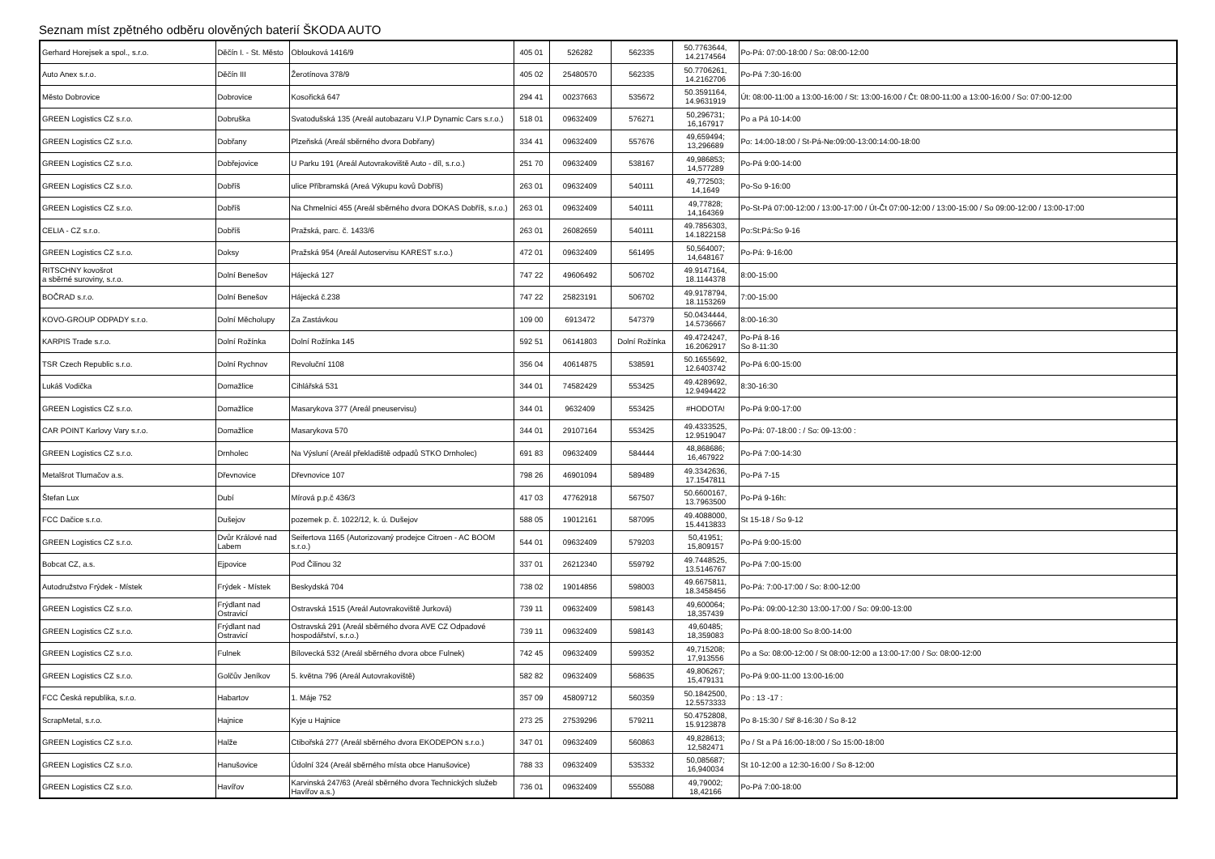Seznam míst zpětného odběru olověných baterií ŠKODA AUTO
| Gerhard Horejsek a spol., s.r.o. | Děčín I. - St. Město | Oblouková 1416/9 | 405 01 | 526282 | 562335 | 50.7763644, 14.2174564 | Po-Pá: 07:00-18:00 / So: 08:00-12:00 |
| Auto Anex s.r.o. | Děčín III | Žerotínova 378/9 | 405 02 | 25480570 | 562335 | 50.7706261, 14.2162706 | Po-Pá 7:30-16:00 |
| Město Dobrovice | Dobrovice | Kosořická 647 | 294 41 | 00237663 | 535672 | 50.3591164, 14.9631919 | Út: 08:00-11:00 a 13:00-16:00 / St: 13:00-16:00 / Čt: 08:00-11:00 a 13:00-16:00 / So: 07:00-12:00 |
| GREEN Logistics CZ s.r.o. | Dobruška | Svatodušská 135 (Areál autobazaru V.I.P Dynamic Cars s.r.o.) | 518 01 | 09632409 | 576271 | 50,296731; 16,167917 | Po a Pá 10-14:00 |
| GREEN Logistics CZ s.r.o. | Dobřany | Plzeňská (Areál sběrného dvora Dobřany) | 334 41 | 09632409 | 557676 | 49,659494; 13,296689 | Po: 14:00-18:00 / St-Pá-Ne:09:00-13:00:14:00-18:00 |
| GREEN Logistics CZ s.r.o. | Dobřejovice | U Parku 191 (Areál Autovrakoviště Auto - díl, s.r.o.) | 251 70 | 09632409 | 538167 | 49,986853; 14,577289 | Po-Pá 9:00-14:00 |
| GREEN Logistics CZ s.r.o. | Dobříš | ulice Příbramská (Areá Výkupu kovů Dobříš) | 263 01 | 09632409 | 540111 | 49,772503; 14,1649 | Po-So 9-16:00 |
| GREEN Logistics CZ s.r.o. | Dobříš | Na Chmelnici 455 (Areál sběrného dvora DOKAS Dobříš, s.r.o.) | 263 01 | 09632409 | 540111 | 49,77828; 14,164369 | Po-St-Pá 07:00-12:00 / 13:00-17:00 / Út-Čt 07:00-12:00 / 13:00-15:00 / So 09:00-12:00 / 13:00-17:00 |
| CELIA - CZ s.r.o. | Dobříš | Pražská, parc. č. 1433/6 | 263 01 | 26082659 | 540111 | 49.7856303, 14.1822158 | Po:St:Pá:So 9-16 |
| GREEN Logistics CZ s.r.o. | Doksy | Pražská 954 (Areál Autoservisu KAREST s.r.o.) | 472 01 | 09632409 | 561495 | 50,564007; 14,648167 | Po-Pá: 9-16:00 |
| RITSCHNY kovošrot a sběrné suroviny, s.r.o. | Dolní Benešov | Hájecká 127 | 747 22 | 49606492 | 506702 | 49.9147164, 18.1144378 | 8:00-15:00 |
| BOČRAD s.r.o. | Dolní Benešov | Hájecká č.238 | 747 22 | 25823191 | 506702 | 49.9178794, 18.1153269 | 7:00-15:00 |
| KOVO-GROUP ODPADY s.r.o. | Dolní Měcholupy | Za Zastávkou | 109 00 | 6913472 | 547379 | 50.0434444, 14.5736667 | 8:00-16:30 |
| KARPIS Trade s.r.o. | Dolní Rožínka | Dolní Rožínka 145 | 592 51 | 06141803 | Dolní Rožínka | 49.4724247, 16.2062917 | Po-Pá 8-16 So 8-11:30 |
| TSR Czech Republic s.r.o. | Dolní Rychnov | Revoluční 1108 | 356 04 | 40614875 | 538591 | 50.1655692, 12.6403742 | Po-Pá 6:00-15:00 |
| Lukáš Vodička | Domažlice | Cihlářská 531 | 344 01 | 74582429 | 553425 | 49.4289692, 12.9494422 | 8:30-16:30 |
| GREEN Logistics CZ s.r.o. | Domažlice | Masarykova 377 (Areál pneuservisu) | 344 01 | 9632409 | 553425 | #HODOTA! | Po-Pá 9:00-17:00 |
| CAR POINT Karlovy Vary s.r.o. | Domažlice | Masarykova 570 | 344 01 | 29107164 | 553425 | 49.4333525, 12.9519047 | Po-Pá: 07-18:00 : / So: 09-13:00 : |
| GREEN Logistics CZ s.r.o. | Drnholec | Na Výsluní (Areál překladiště odpadů STKO Drnholec) | 691 83 | 09632409 | 584444 | 48,868686; 16,467922 | Po-Pá 7:00-14:30 |
| Metalšrot Tlumačov a.s. | Dřevnovice | Dřevnovice 107 | 798 26 | 46901094 | 589489 | 49.3342636, 17.1547811 | Po-Pá 7-15 |
| Štefan Lux | Dubí | Mírová p.p.č 436/3 | 417 03 | 47762918 | 567507 | 50.6600167, 13.7963500 | Po-Pá 9-16h: |
| FCC Dačice s.r.o. | Dušejov | pozemek p. č. 1022/12, k. ú. Dušejov | 588 05 | 19012161 | 587095 | 49.4088000, 15.4413833 | St 15-18 / So 9-12 |
| GREEN Logistics CZ s.r.o. | Dvůr Králové nad Labem | Seifertova 1165 (Autorizovaný prodejce Citroen - AC BOOM s.r.o.) | 544 01 | 09632409 | 579203 | 50,41951; 15,809157 | Po-Pá 9:00-15:00 |
| Bobcat CZ, a.s. | Ejpovice | Pod Čilinou 32 | 337 01 | 26212340 | 559792 | 49.7448525, 13.5146767 | Po-Pá 7:00-15:00 |
| Autodružstvo Frýdek - Místek | Frýdek - Místek | Beskydská 704 | 738 02 | 19014856 | 598003 | 49.6675811, 18.3458456 | Po-Pá: 7:00-17:00 / So: 8:00-12:00 |
| GREEN Logistics CZ s.r.o. | Frýdlant nad Ostravicí | Ostravská 1515 (Areál Autovrakoviště Jurková) | 739 11 | 09632409 | 598143 | 49,600064; 18,357439 | Po-Pá: 09:00-12:30 13:00-17:00 / So: 09:00-13:00 |
| GREEN Logistics CZ s.r.o. | Frýdlant nad Ostravicí | Ostravská 291 (Areál sběrného dvora AVE CZ Odpadové hospodářství, s.r.o.) | 739 11 | 09632409 | 598143 | 49,60485; 18,359083 | Po-Pá 8:00-18:00 So 8:00-14:00 |
| GREEN Logistics CZ s.r.o. | Fulnek | Bílovecká 532 (Areál sběrného dvora obce Fulnek) | 742 45 | 09632409 | 599352 | 49,715208; 17,913556 | Po a So: 08:00-12:00 / St 08:00-12:00 a 13:00-17:00 / So: 08:00-12:00 |
| GREEN Logistics CZ s.r.o. | Golčův Jeníkov | 5. května 796 (Areál Autovrakoviště) | 582 82 | 09632409 | 568635 | 49,806267; 15,479131 | Po-Pá 9:00-11:00 13:00-16:00 |
| FCC Česká republika, s.r.o. | Habartov | 1. Máje 752 | 357 09 | 45809712 | 560359 | 50.1842500, 12.5573333 | Po : 13 -17 : |
| ScrapMetal, s.r.o. | Hajnice | Kyje u Hajnice | 273 25 | 27539296 | 579211 | 50.4752808, 15.9123878 | Po 8-15:30 / Stř 8-16:30 / So 8-12 |
| GREEN Logistics CZ s.r.o. | Halže | Ctibořská 277 (Areál sběrného dvora EKODEPON s.r.o.) | 347 01 | 09632409 | 560863 | 49,828613; 12,582471 | Po / St a Pá 16:00-18:00 / So 15:00-18:00 |
| GREEN Logistics CZ s.r.o. | Hanušovice | Údolní 324 (Areál sběrného místa obce Hanušovice) | 788 33 | 09632409 | 535332 | 50,085687; 16,940034 | St 10-12:00 a 12:30-16:00 / So 8-12:00 |
| GREEN Logistics CZ s.r.o. | Havířov | Karvinská 247/63 (Areál sběrného dvora Technických služeb Havířov a.s.) | 736 01 | 09632409 | 555088 | 49,79002; 18,42166 | Po-Pá 7:00-18:00 |